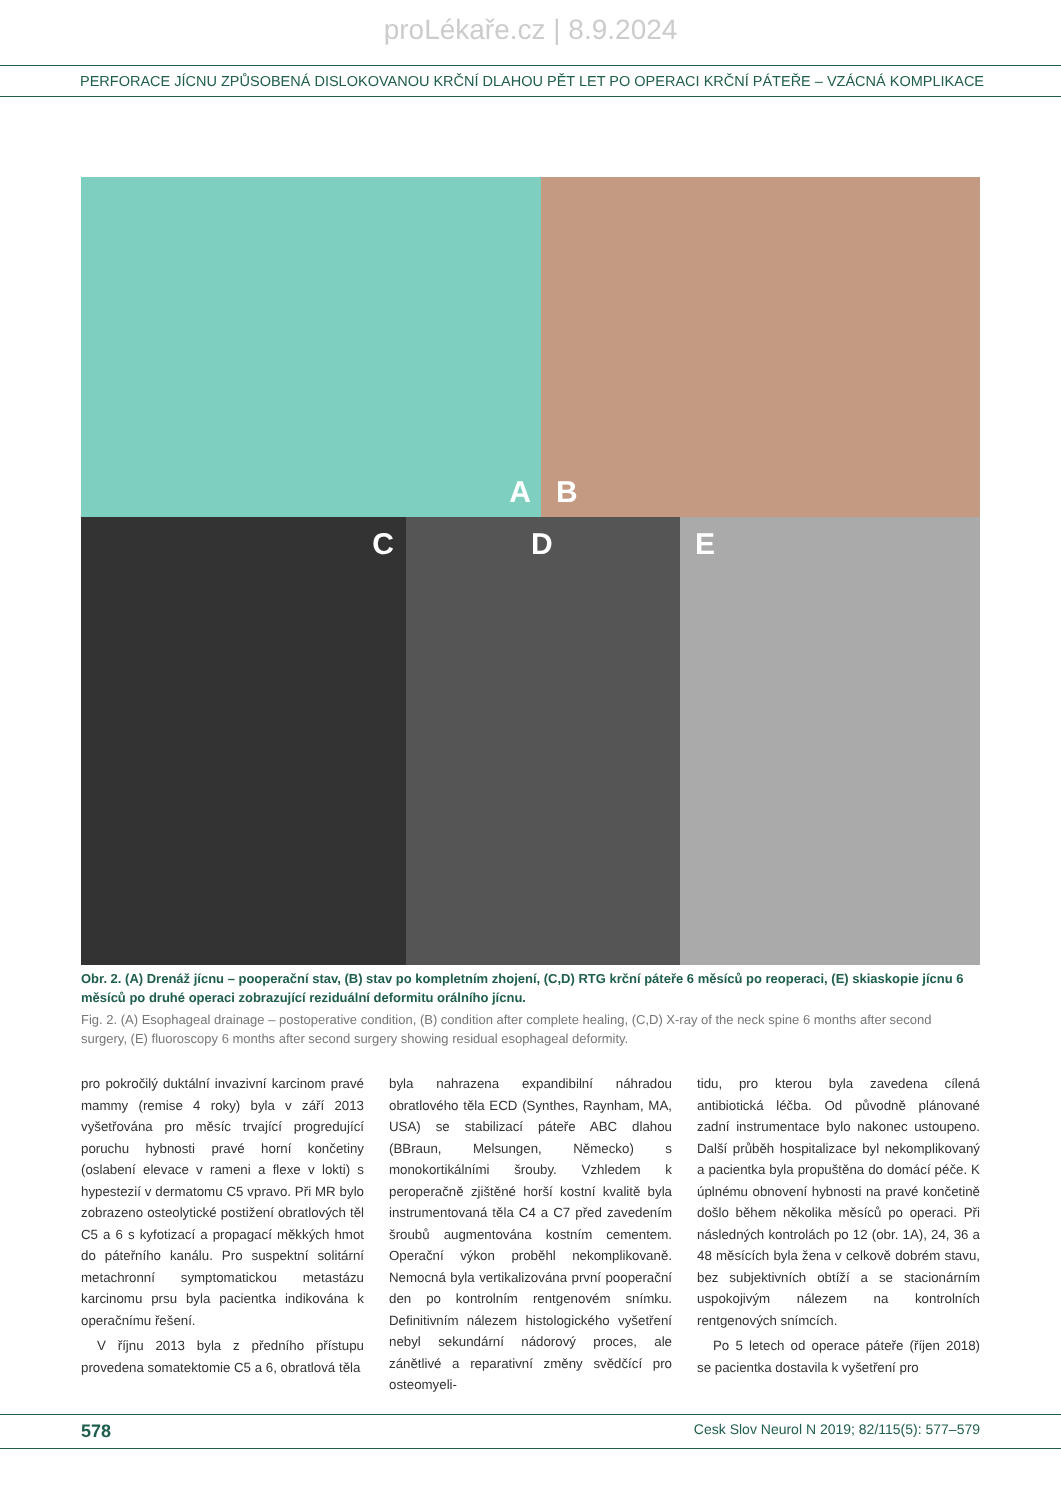proLékaře.cz | 8.9.2024
PERFORACE JÍCNU ZPŮSOBENÁ DISLOKOVANOU KRČNÍ DLAHOU PĚT LET PO OPERACI KRČNÍ PÁTEŘE – VZÁCNÁ KOMPLIKACE
A
B
C
D
E
Obr. 2. (A) Drenáž jícnu – pooperační stav, (B) stav po kompletním zhojení, (C,D) RTG krční páteře 6 měsíců po reoperaci, (E) skiaskopie jícnu 6 měsíců po druhé operaci zobrazující reziduální deformitu orálního jícnu.
Fig. 2. (A) Esophageal drainage – postoperative condition, (B) condition after complete healing, (C,D) X-ray of the neck spine 6 months after second surgery, (E) fluoroscopy 6 months after second surgery showing residual esophageal deformity.
pro pokročilý duktální invazivní karcinom pravé mammy (remise 4 roky) byla v září 2013 vyšetřována pro měsíc trvající progredující poruchu hybnosti pravé horní končetiny (oslabení elevace v rameni a flexe v lokti) s hypestezií v dermatomu C5 vpravo. Při MR bylo zobrazeno osteolytické postižení obratlových těl C5 a 6 s kyfotizací a propagací měkkých hmot do páteřního kanálu. Pro suspektní solitární metachronní symptomatickou metastázu karcinomu prsu byla pacientka indikována k operačnímu řešení.
V říjnu 2013 byla z předního přístupu provedena somatektomie C5 a 6, obratlová těla
byla nahrazena expandibilní náhradou obratlového těla ECD (Synthes, Raynham, MA, USA) se stabilizací páteře ABC dlahou (BBraun, Melsungen, Německo) s monokortikálními šrouby. Vzhledem k peroperačně zjištěné horší kostní kvalitě byla instrumentovaná těla C4 a C7 před zavedením šroubů augmentována kostním cementem. Operační výkon proběhl nekomplikovaně. Nemocná byla vertikalizována první pooperační den po kontrolním rentgenovém snímku. Definitivním nálezem histologického vyšetření nebyl sekundární nádorový proces, ale zánětlivé a reparativní změny svědčící pro osteomyeli-
tidu, pro kterou byla zavedena cílená antibiotická léčba. Od původně plánované zadní instrumentace bylo nakonec ustoupeno. Další průběh hospitalizace byl nekomplikovaný a pacientka byla propuštěna do domácí péče. K úplnému obnovení hybnosti na pravé končetině došlo během několika měsíců po operaci. Při následných kontrolách po 12 (obr. 1A), 24, 36 a 48 měsících byla žena v celkově dobrém stavu, bez subjektivních obtíží a se stacionárním uspokojivým nálezem na kontrolních rentgenových snímcích.
Po 5 letech od operace páteře (říjen 2018) se pacientka dostavila k vyšetření pro
578 Cesk Slov Neurol N 2019; 82/115(5): 577–579